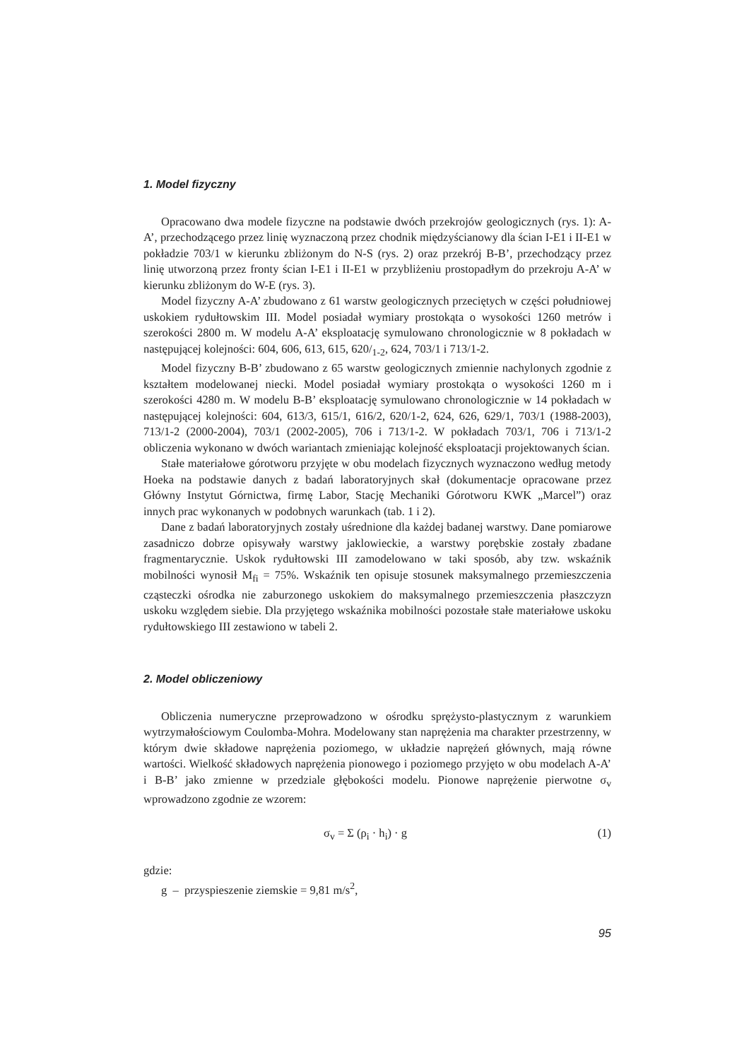1. Model fizyczny
Opracowano dwa modele fizyczne na podstawie dwóch przekrojów geologicznych (rys. 1): A-A’, przechodzącego przez linię wyznaczoną przez chodnik międzyścianowy dla ścian I-E1 i II-E1 w pokładzie 703/1 w kierunku zbliżonym do N-S (rys. 2) oraz przekrój B-B’, przechodzący przez linię utworzoną przez fronty ścian I-E1 i II-E1 w przybliżeniu prostopadłym do przekroju A-A’ w kierunku zbliżonym do W-E (rys. 3).
Model fizyczny A-A’ zbudowano z 61 warstw geologicznych przeciętych w części południowej uskokiem rydułtowskim III. Model posiadał wymiary prostokąta o wysokości 1260 metrów i szerokości 2800 m. W modelu A-A’ eksploatację symulowano chronologicznie w 8 pokładach w następującej kolejności: 604, 606, 613, 615, 620/<sub>1-2</sub>, 624, 703/1 i 713/1-2.
Model fizyczny B-B’ zbudowano z 65 warstw geologicznych zmiennie nachylonych zgodnie z kształtem modelowanej niecki. Model posiadał wymiary prostokąta o wysokości 1260 m i szerokości 4280 m. W modelu B-B’ eksploatację symulowano chronologicznie w 14 pokładach w następującej kolejności: 604, 613/3, 615/1, 616/2, 620/1-2, 624, 626, 629/1, 703/1 (1988-2003), 713/1-2 (2000-2004), 703/1 (2002-2005), 706 i 713/1-2. W pokładach 703/1, 706 i 713/1-2 obliczenia wykonano w dwóch wariantach zmieniając kolejność eksploatacji projektowanych ścian.
Stałe materiałowe górotworu przyjęte w obu modelach fizycznych wyznaczono według metody Hoeka na podstawie danych z badań laboratoryjnych skał (dokumentacje opracowane przez Główny Instytut Górnictwa, firmę Labor, Stację Mechaniki Górotworu KWK „Marcel”) oraz innych prac wykonanych w podobnych warunkach (tab. 1 i 2).
Dane z badań laboratoryjnych zostały uśrednione dla każdej badanej warstwy. Dane pomiarowe zasadniczo dobrze opisywały warstwy jaklowieckie, a warstwy porębskie zostały zbadane fragmentarycznie. Uskok rydułtowski III zamodelowano w taki sposób, aby tzw. wskaźnik mobilności wynosił M<sub>fi</sub> = 75%. Wskaźnik ten opisuje stosunek maksymalnego przemieszczenia cząsteczki ośrodka nie zaburzonego uskokiem do maksymalnego przemieszczenia płaszczyzn uskoku względem siebie. Dla przyjętego wskaźnika mobilności pozostałe stałe materiałowe uskoku rydułtowskiego III zestawiono w tabeli 2.
2. Model obliczeniowy
Obliczenia numeryczne przeprowadzono w ośrodku sprężysto-plastycznym z warunkiem wytrzymałościowym Coulomba-Mohra. Modelowany stan naprężenia ma charakter przestrzenny, w którym dwie składowe naprężenia poziomego, w układzie naprężeń głównych, mają równe wartości. Wielkość składowych naprężenia pionowego i poziomego przyjęto w obu modelach A-A’ i B-B’ jako zmienne w przedziale głębokości modelu. Pionowe naprężenie pierwotne σ<sub>v</sub> wprowadzono zgodnie ze wzorem:
σ<sub>v</sub> = Σ (ρ<sub>i</sub> · h<sub>i</sub>) · g (1)
gdzie:
g – przyspieszenie ziemskie = 9,81 m/s<sup>2</sup>,
95